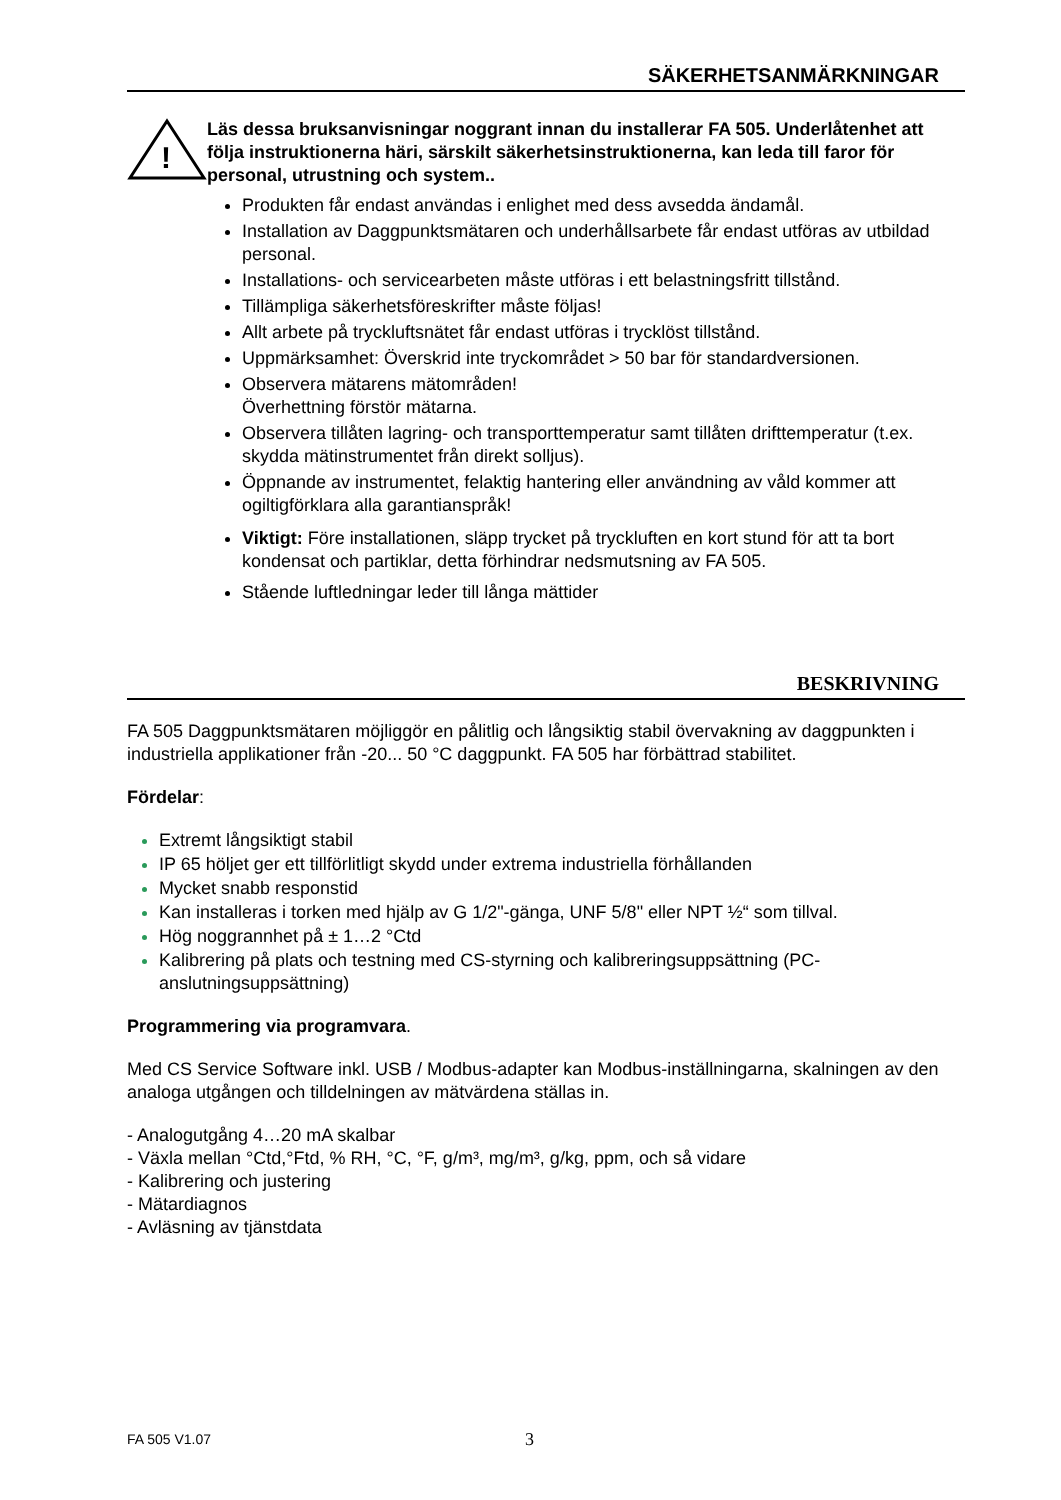SÄKERHETSANMÄRKNINGAR
!
Läs dessa bruksanvisningar noggrant innan du installerar FA 505. Underlåtenhet att följa instruktionerna häri, särskilt säkerhetsinstruktionerna, kan leda till faror för personal, utrustning och system..
Produkten får endast användas i enlighet med dess avsedda ändamål.
Installation av Daggpunktsmätaren och underhållsarbete får endast utföras av utbildad personal.
Installations- och servicearbeten måste utföras i ett belastningsfritt tillstånd.
Tillämpliga säkerhetsföreskrifter måste följas!
Allt arbete på tryckluftsnätet får endast utföras i trycklöst tillstånd.
Uppmärksamhet: Överskrid inte tryckområdet > 50 bar för standardversionen.
Observera mätarens mätområden!
Överhettning förstör mätarna.
Observera tillåten lagring- och transporttemperatur samt tillåten drifttemperatur (t.ex. skydda mätinstrumentet från direkt solljus).
Öppnande av instrumentet, felaktig hantering eller användning av våld kommer att ogiltigförklara alla garantianspråk!
Viktigt: Före installationen, släpp trycket på tryckluften en kort stund för att ta bort kondensat och partiklar, detta förhindrar nedsmutsning av FA 505.
Stående luftledningar leder till långa mättider
BESKRIVNING
FA 505 Daggpunktsmätaren möjliggör en pålitlig och långsiktig stabil övervakning av daggpunkten i industriella applikationer från -20... 50 °C daggpunkt. FA 505 har förbättrad stabilitet.
Fördelar:
Extremt långsiktigt stabil
IP 65 höljet ger ett tillförlitligt skydd under extrema industriella förhållanden
Mycket snabb responstid
Kan installeras i torken med hjälp av G 1/2"-gänga, UNF 5/8" eller NPT ½“ som tillval.
Hög noggrannhet på ± 1…2 °Ctd
Kalibrering på plats och testning med CS-styrning och kalibreringsuppsättning (PC-anslutningsuppsättning)
Programmering via programvara.
Med CS Service Software inkl. USB / Modbus-adapter kan Modbus-inställningarna, skalningen av den analoga utgången och tilldelningen av mätvärdena ställas in.
- Analogutgång 4…20 mA skalbar
- Växla mellan °Ctd,°Ftd, % RH, °C, °F, g/m³, mg/m³, g/kg, ppm, och så vidare
- Kalibrering och justering
- Mätardiagnos
- Avläsning av tjänstdata
FA 505 V1.07 3